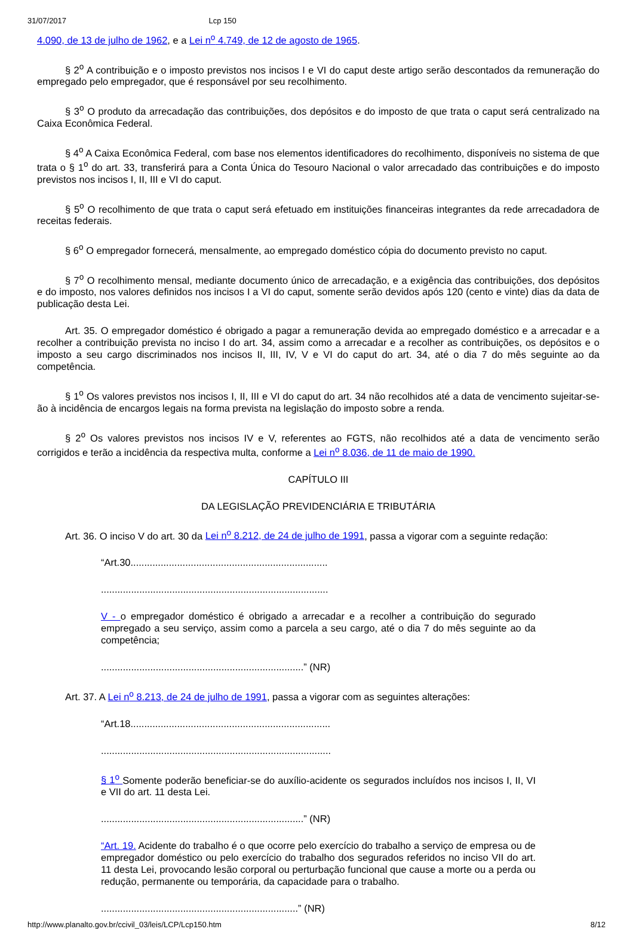31/07/2017 Lcp 150
4.090, de 13 de julho de 1962, e a Lei n<sup>o</sup> 4.749, de 12 de agosto de 1965.
§ 2<sup>o</sup> A contribuição e o imposto previstos nos incisos I e VI do caput deste artigo serão descontados da remuneração do empregado pelo empregador, que é responsável por seu recolhimento.
§ 3<sup>o</sup> O produto da arrecadação das contribuições, dos depósitos e do imposto de que trata o caput será centralizado na Caixa Econômica Federal.
§ 4<sup>o</sup> A Caixa Econômica Federal, com base nos elementos identificadores do recolhimento, disponíveis no sistema de que trata o § 1<sup>o</sup> do art. 33, transferirá para a Conta Única do Tesouro Nacional o valor arrecadado das contribuições e do imposto previstos nos incisos I, II, III e VI do caput.
§ 5<sup>o</sup> O recolhimento de que trata o caput será efetuado em instituições financeiras integrantes da rede arrecadadora de receitas federais.
§ 6<sup>o</sup> O empregador fornecerá, mensalmente, ao empregado doméstico cópia do documento previsto no caput.
§ 7<sup>o</sup> O recolhimento mensal, mediante documento único de arrecadação, e a exigência das contribuições, dos depósitos e do imposto, nos valores definidos nos incisos I a VI do caput, somente serão devidos após 120 (cento e vinte) dias da data de publicação desta Lei.
Art. 35. O empregador doméstico é obrigado a pagar a remuneração devida ao empregado doméstico e a arrecadar e a recolher a contribuição prevista no inciso I do art. 34, assim como a arrecadar e a recolher as contribuições, os depósitos e o imposto a seu cargo discriminados nos incisos II, III, IV, V e VI do caput do art. 34, até o dia 7 do mês seguinte ao da competência.
§ 1<sup>o</sup> Os valores previstos nos incisos I, II, III e VI do caput do art. 34 não recolhidos até a data de vencimento sujeitar-se-ão à incidência de encargos legais na forma prevista na legislação do imposto sobre a renda.
§ 2<sup>o</sup> Os valores previstos nos incisos IV e V, referentes ao FGTS, não recolhidos até a data de vencimento serão corrigidos e terão a incidência da respectiva multa, conforme a Lei n<sup>o</sup> 8.036, de 11 de maio de 1990.
CAPÍTULO III
DA LEGISLAÇÃO PREVIDENCIÁRIA E TRIBUTÁRIA
Art. 36. O inciso V do art. 30 da Lei n<sup>o</sup> 8.212, de 24 de julho de 1991, passa a vigorar com a seguinte redação:
“Art.30........................................................................
...................................................................................
V - o empregador doméstico é obrigado a arrecadar e a recolher a contribuição do segurado empregado a seu serviço, assim como a parcela a seu cargo, até o dia 7 do mês seguinte ao da competência;
..........................................................................” (NR)
Art. 37. A Lei n<sup>o</sup> 8.213, de 24 de julho de 1991, passa a vigorar com as seguintes alterações:
“Art.18.........................................................................
....................................................................................
§ 1<sup>o</sup> Somente poderão beneficiar-se do auxílio-acidente os segurados incluídos nos incisos I, II, VI e VII do art. 11 desta Lei.
..........................................................................” (NR)
“Art. 19. Acidente do trabalho é o que ocorre pelo exercício do trabalho a serviço de empresa ou de empregador doméstico ou pelo exercício do trabalho dos segurados referidos no inciso VII do art. 11 desta Lei, provocando lesão corporal ou perturbação funcional que cause a morte ou a perda ou redução, permanente ou temporária, da capacidade para o trabalho.
........................................................................” (NR)
http://www.planalto.gov.br/ccivil_03/leis/LCP/Lcp150.htm 8/12